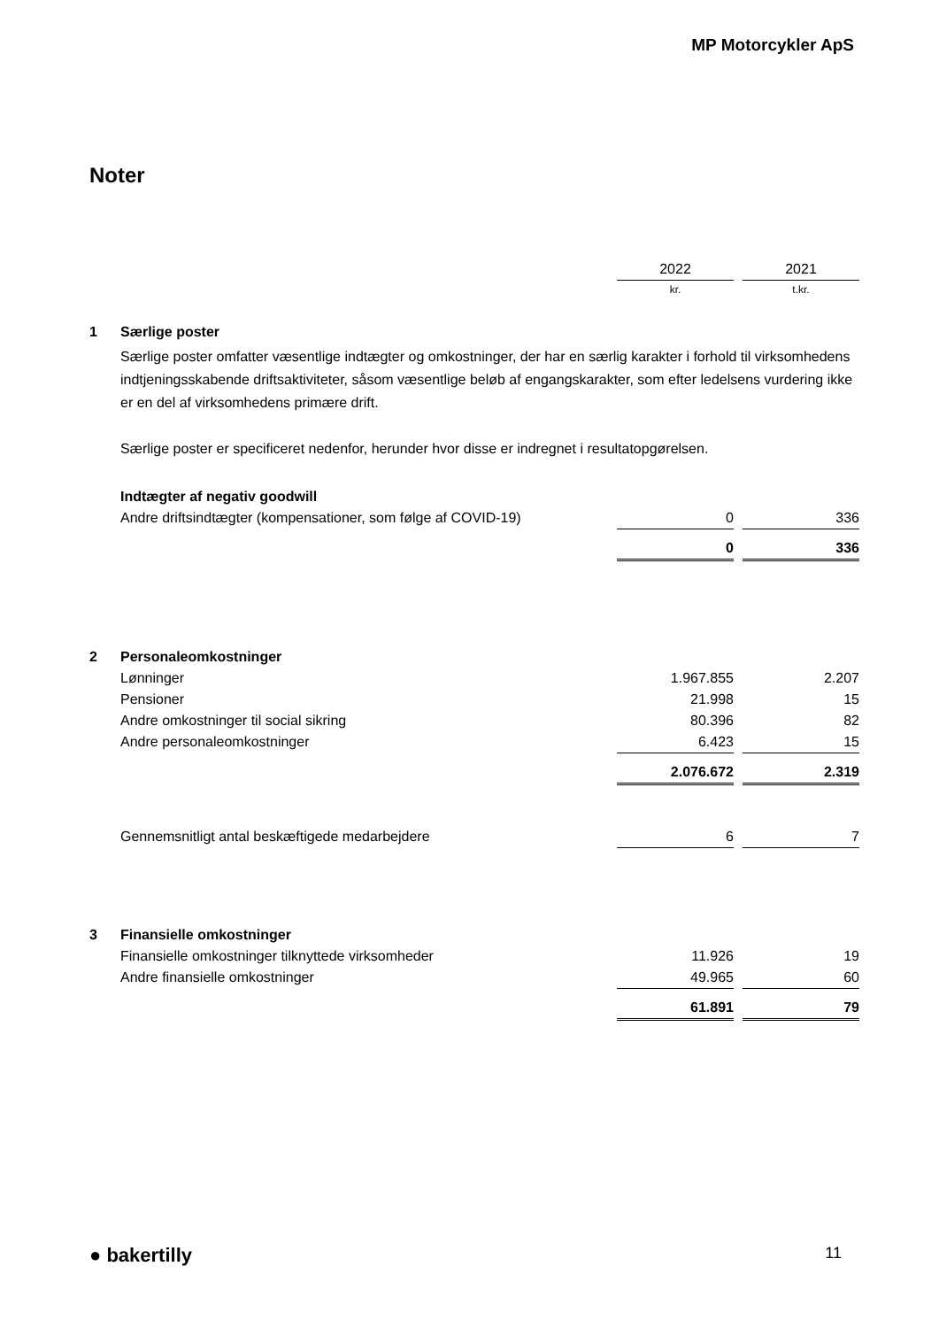MP Motorcykler ApS
Noter
| | | 2022 | | 2021 |
| | | kr. | | t.kr. |
| 1 | Særlige poster | | | |
| | Særlige poster omfatter væsentlige indtægter og omkostninger, der har en særlig karakter i forhold til virksomhedens indtjeningsskabende driftsaktiviteter, såsom væsentlige beløb af engangskarakter, som efter ledelsens vurdering ikke er en del af virksomhedens primære drift. Særlige poster er specificeret nedenfor, herunder hvor disse er indregnet i resultatopgørelsen. | | | |
| | Indtægter af negativ goodwill | | | |
| | Andre driftsindtægter (kompensationer, som følge af COVID-19) | 0 | | 336 |
| | | 0 | | 336 |
| 2 | Personaleomkostninger | | | |
| | Lønninger | 1.967.855 | | 2.207 |
| | Pensioner | 21.998 | | 15 |
| | Andre omkostninger til social sikring | 80.396 | | 82 |
| | Andre personaleomkostninger | 6.423 | | 15 |
| | | 2.076.672 | | 2.319 |
| | Gennemsnitligt antal beskæftigede medarbejdere | 6 | | 7 |
| 3 | Finansielle omkostninger | | | |
| | Finansielle omkostninger tilknyttede virksomheder | 11.926 | | 19 |
| | Andre finansielle omkostninger | 49.965 | | 60 |
| | | 61.891 | | 79 |
● bakertilly 11